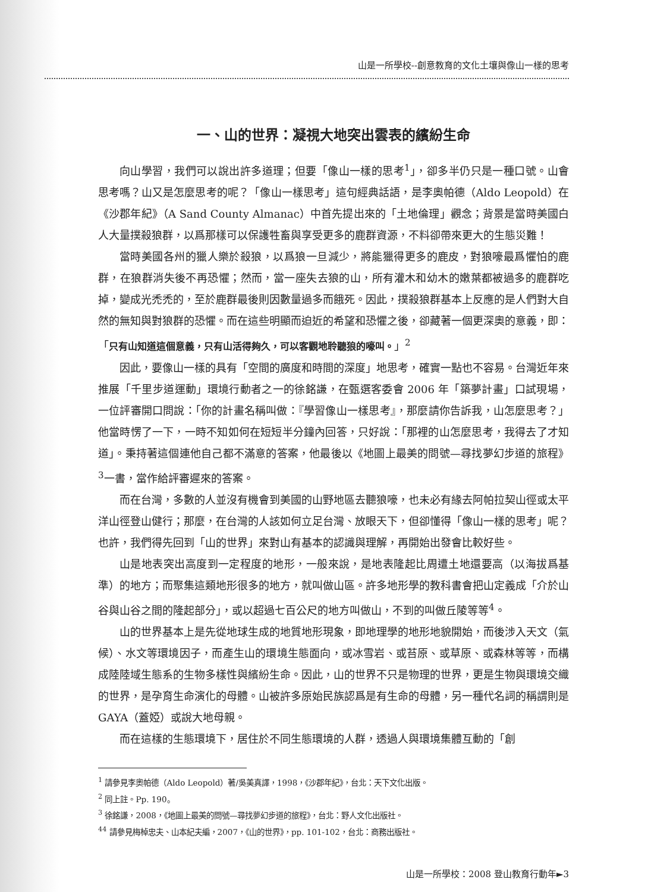山是一所學校--創意教育的文化土壤與像山一樣的思考
一、山的世界：凝視大地突出雲表的繽紛生命
向山學習，我們可以說出許多道理；但要「像山一樣的思考<sup>1</sup>」，卻多半仍只是一種口號。山會思考嗎？山又是怎麼思考的呢？「像山一樣思考」這句經典話語，是李奧帕德（Aldo Leopold）在《沙郡年紀》（A Sand County Almanac）中首先提出來的「土地倫理」觀念；背景是當時美國白人大量撲殺狼群，以爲那樣可以保護牲畜與享受更多的鹿群資源，不料卻帶來更大的生態災難！
當時美國各州的獵人樂於殺狼，以爲狼一旦減少，將能獵得更多的鹿皮，對狼嚎最爲懼怕的鹿群，在狼群消失後不再恐懼；然而，當一座失去狼的山，所有灌木和幼木的嫩葉都被過多的鹿群吃掉，變成光禿禿的，至於鹿群最後則因數量過多而餓死。因此，撲殺狼群基本上反應的是人們對大自然的無知與對狼群的恐懼。而在這些明顯而迫近的希望和恐懼之後，卻藏著一個更深奧的意義，即：「只有山知道這個意義，只有山活得夠久，可以客觀地聆聽狼的嚎叫。」<sup>2</sup>
因此，要像山一樣的具有「空間的廣度和時間的深度」地思考，確實一點也不容易。台灣近年來推展「千里步道運動」環境行動者之一的徐銘謙，在甄選客委會 2006 年「築夢計畫」口試現場，一位評審開口問說：「你的計畫名稱叫做：『學習像山一樣思考』，那麼請你告訴我，山怎麼思考？」他當時愣了一下，一時不知如何在短短半分鐘內回答，只好說：「那裡的山怎麼思考，我得去了才知道」。秉持著這個連他自己都不滿意的答案，他最後以《地圖上最美的問號—尋找夢幻步道的旅程》<sup>3</sup>一書，當作給評審遲來的答案。
而在台灣，多數的人並沒有機會到美國的山野地區去聽狼嚎，也未必有緣去阿帕拉契山徑或太平洋山徑登山健行；那麼，在台灣的人該如何立足台灣、放眼天下，但卻懂得「像山一樣的思考」呢？也許，我們得先回到「山的世界」來對山有基本的認識與理解，再開始出發會比較好些。
山是地表突出高度到一定程度的地形，一般來說，是地表隆起比周遭土地還要高（以海拔爲基準）的地方；而聚集這類地形很多的地方，就叫做山區。許多地形學的教科書會把山定義成「介於山谷與山谷之間的隆起部分」，或以超過七百公尺的地方叫做山，不到的叫做丘陵等等<sup>4</sup>。
山的世界基本上是先從地球生成的地質地形現象，即地理學的地形地貌開始，而後涉入天文（氣候）、水文等環境因子，而產生山的環境生態面向，或冰雪岩、或苔原、或草原、或森林等等，而構成陸陸域生態系的生物多樣性與繽紛生命。因此，山的世界不只是物理的世界，更是生物與環境交織的世界，是孕育生命演化的母體。山被許多原始民族認爲是有生命的母體，另一種代名詞的稱謂則是 GAYA（蓋婭）或說大地母親。
而在這樣的生態環境下，居住於不同生態環境的人群，透過人與環境集體互動的「創
<sup>1</sup> 請參見李奧帕德（Aldo Leopold）著/吳美真譯，1998，《沙郡年紀》，台北：天下文化出版。
<sup>2</sup> 同上註。Pp. 190。
<sup>3</sup> 徐銘謙，2008，《地圖上最美的問號—尋找夢幻步道的旅程》，台北：野人文化出版社。
<sup>44</sup> 請參見梅棹忠夫、山本紀夫編，2007，《山的世界》，pp. 101-102，台北：商務出版社。
山是一所學校：2008 登山教育行動年►3